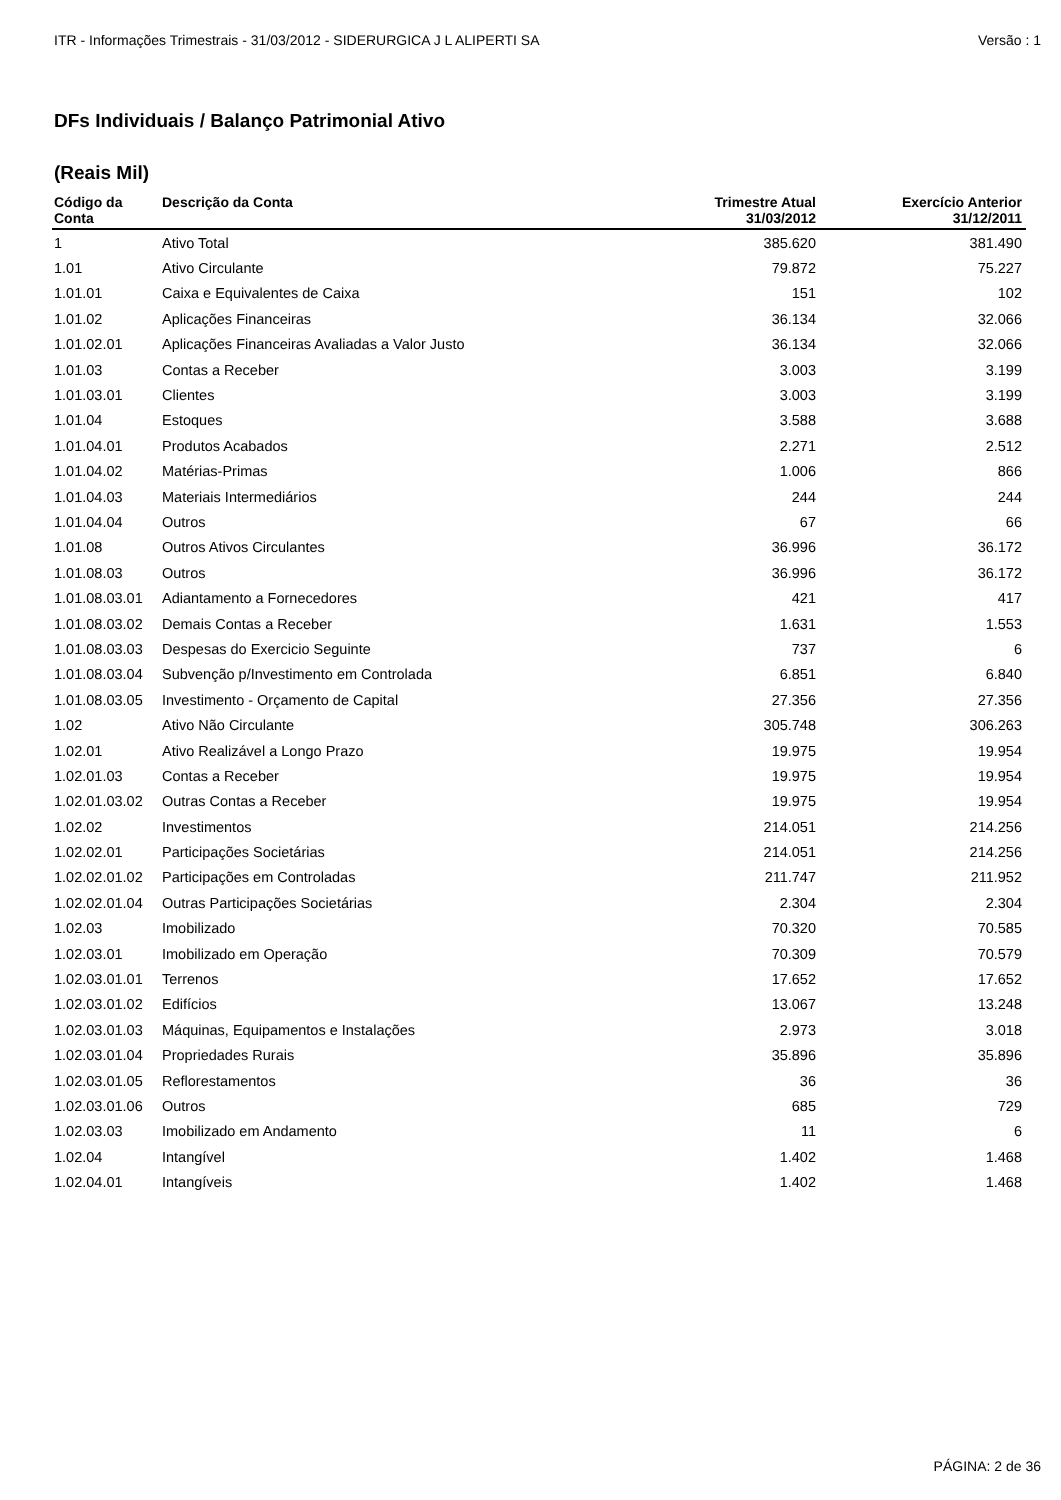ITR - Informações Trimestrais - 31/03/2012 - SIDERURGICA J L ALIPERTI SA Versão : 1
DFs Individuais / Balanço Patrimonial Ativo
(Reais Mil)
| Código da Conta | Descrição da Conta | Trimestre Atual 31/03/2012 | Exercício Anterior 31/12/2011 |
| --- | --- | --- | --- |
| 1 | Ativo Total | 385.620 | 381.490 |
| 1.01 | Ativo Circulante | 79.872 | 75.227 |
| 1.01.01 | Caixa e Equivalentes de Caixa | 151 | 102 |
| 1.01.02 | Aplicações Financeiras | 36.134 | 32.066 |
| 1.01.02.01 | Aplicações Financeiras Avaliadas a Valor Justo | 36.134 | 32.066 |
| 1.01.03 | Contas a Receber | 3.003 | 3.199 |
| 1.01.03.01 | Clientes | 3.003 | 3.199 |
| 1.01.04 | Estoques | 3.588 | 3.688 |
| 1.01.04.01 | Produtos Acabados | 2.271 | 2.512 |
| 1.01.04.02 | Matérias-Primas | 1.006 | 866 |
| 1.01.04.03 | Materiais Intermediários | 244 | 244 |
| 1.01.04.04 | Outros | 67 | 66 |
| 1.01.08 | Outros Ativos Circulantes | 36.996 | 36.172 |
| 1.01.08.03 | Outros | 36.996 | 36.172 |
| 1.01.08.03.01 | Adiantamento a Fornecedores | 421 | 417 |
| 1.01.08.03.02 | Demais Contas a Receber | 1.631 | 1.553 |
| 1.01.08.03.03 | Despesas do Exercicio Seguinte | 737 | 6 |
| 1.01.08.03.04 | Subvenção p/Investimento em Controlada | 6.851 | 6.840 |
| 1.01.08.03.05 | Investimento - Orçamento de Capital | 27.356 | 27.356 |
| 1.02 | Ativo Não Circulante | 305.748 | 306.263 |
| 1.02.01 | Ativo Realizável a Longo Prazo | 19.975 | 19.954 |
| 1.02.01.03 | Contas a Receber | 19.975 | 19.954 |
| 1.02.01.03.02 | Outras Contas a Receber | 19.975 | 19.954 |
| 1.02.02 | Investimentos | 214.051 | 214.256 |
| 1.02.02.01 | Participações Societárias | 214.051 | 214.256 |
| 1.02.02.01.02 | Participações em Controladas | 211.747 | 211.952 |
| 1.02.02.01.04 | Outras Participações Societárias | 2.304 | 2.304 |
| 1.02.03 | Imobilizado | 70.320 | 70.585 |
| 1.02.03.01 | Imobilizado em Operação | 70.309 | 70.579 |
| 1.02.03.01.01 | Terrenos | 17.652 | 17.652 |
| 1.02.03.01.02 | Edifícios | 13.067 | 13.248 |
| 1.02.03.01.03 | Máquinas, Equipamentos e Instalações | 2.973 | 3.018 |
| 1.02.03.01.04 | Propriedades Rurais | 35.896 | 35.896 |
| 1.02.03.01.05 | Reflorestamentos | 36 | 36 |
| 1.02.03.01.06 | Outros | 685 | 729 |
| 1.02.03.03 | Imobilizado em Andamento | 11 | 6 |
| 1.02.04 | Intangível | 1.402 | 1.468 |
| 1.02.04.01 | Intangíveis | 1.402 | 1.468 |
PÁGINA: 2 de 36